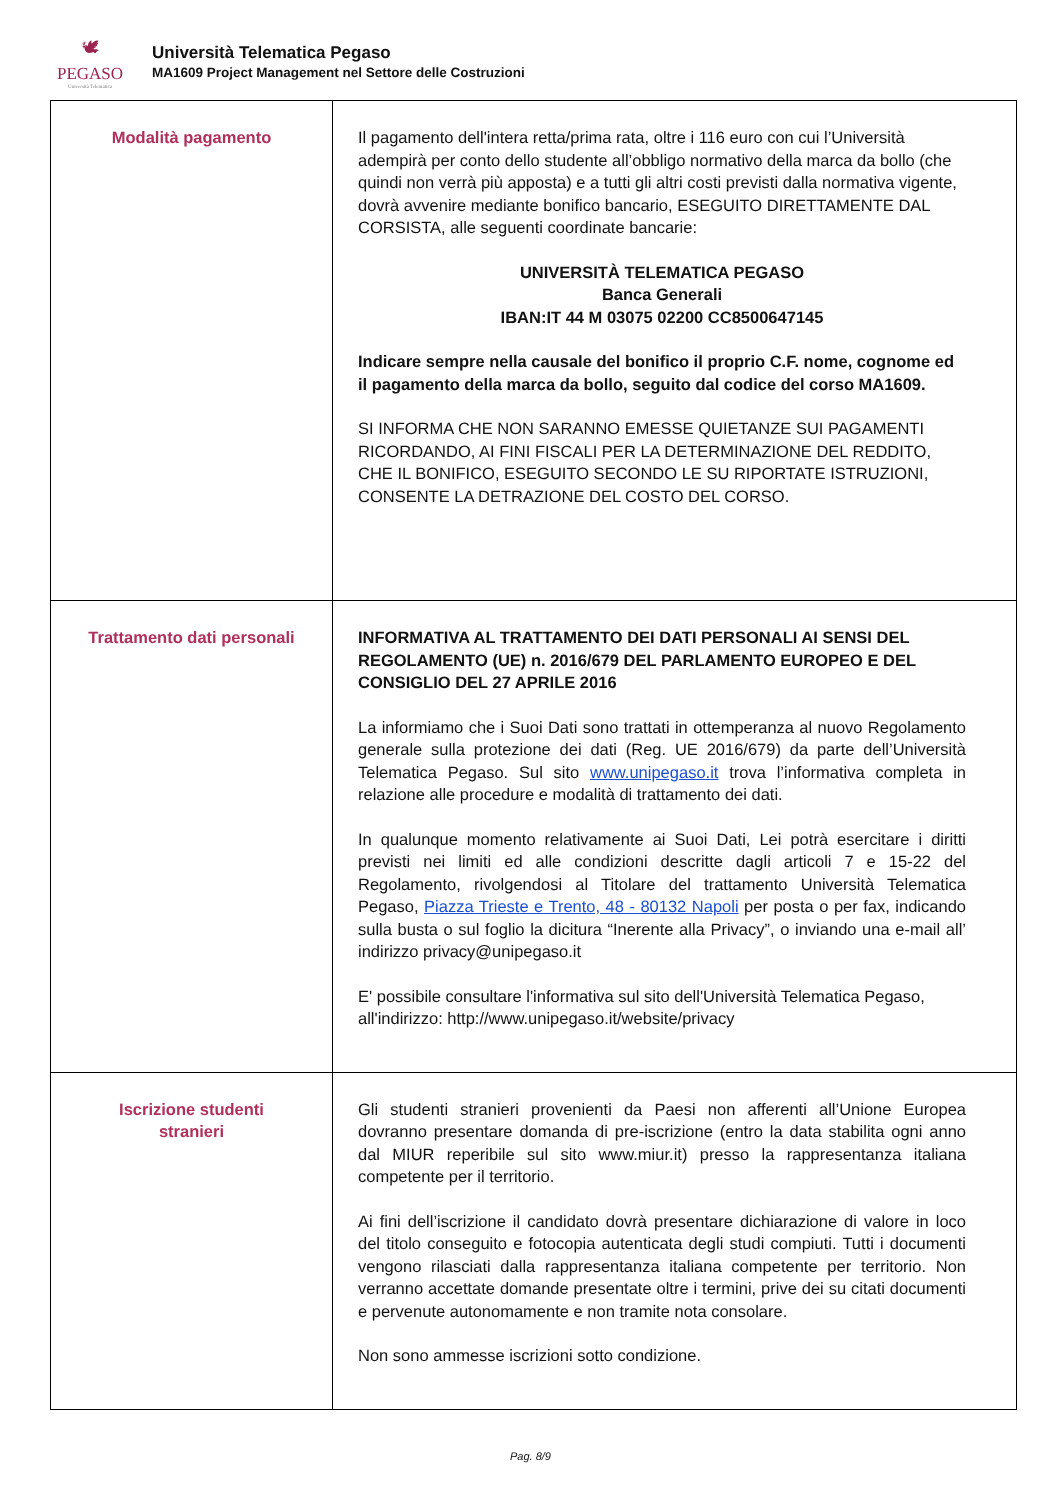🕊
PEGASO
Università Telematica
Università Telematica Pegaso
MA1609 Project Management nel Settore delle Costruzioni
| Modalità pagamento | Il pagamento dell'intera retta/prima rata, oltre i 116 euro con cui l’Università adempirà per conto dello studente all’obbligo normativo della marca da bollo (che quindi non verrà più apposta) e a tutti gli altri costi previsti dalla normativa vigente, dovrà avvenire mediante bonifico bancario, ESEGUITO DIRETTAMENTE DAL CORSISTA, alle seguenti coordinate bancarie: UNIVERSITÀ TELEMATICA PEGASO Banca Generali IBAN:IT 44 M 03075 02200 CC8500647145 Indicare sempre nella causale del bonifico il proprio C.F. nome, cognome ed il pagamento della marca da bollo, seguito dal codice del corso MA1609. SI INFORMA CHE NON SARANNO EMESSE QUIETANZE SUI PAGAMENTI RICORDANDO, AI FINI FISCALI PER LA DETERMINAZIONE DEL REDDITO, CHE IL BONIFICO, ESEGUITO SECONDO LE SU RIPORTATE ISTRUZIONI, CONSENTE LA DETRAZIONE DEL COSTO DEL CORSO. |
| Trattamento dati personali | INFORMATIVA AL TRATTAMENTO DEI DATI PERSONALI AI SENSI DEL REGOLAMENTO (UE) n. 2016/679 DEL PARLAMENTO EUROPEO E DEL CONSIGLIO DEL 27 APRILE 2016 La informiamo che i Suoi Dati sono trattati in ottemperanza al nuovo Regolamento generale sulla protezione dei dati (Reg. UE 2016/679) da parte dell’Università Telematica Pegaso. Sul sito www.unipegaso.it trova l’informativa completa in relazione alle procedure e modalità di trattamento dei dati. In qualunque momento relativamente ai Suoi Dati, Lei potrà esercitare i diritti previsti nei limiti ed alle condizioni descritte dagli articoli 7 e 15-22 del Regolamento, rivolgendosi al Titolare del trattamento Università Telematica Pegaso, Piazza Trieste e Trento, 48 - 80132 Napoli per posta o per fax, indicando sulla busta o sul foglio la dicitura “Inerente alla Privacy”, o inviando una e-mail all’ indirizzo privacy@unipegaso.it E' possibile consultare l'informativa sul sito dell'Università Telematica Pegaso, all'indirizzo: http://www.unipegaso.it/website/privacy |
| Iscrizione studenti stranieri | Gli studenti stranieri provenienti da Paesi non afferenti all’Unione Europea dovranno presentare domanda di pre-iscrizione (entro la data stabilita ogni anno dal MIUR reperibile sul sito www.miur.it) presso la rappresentanza italiana competente per il territorio. Ai fini dell’iscrizione il candidato dovrà presentare dichiarazione di valore in loco del titolo conseguito e fotocopia autenticata degli studi compiuti. Tutti i documenti vengono rilasciati dalla rappresentanza italiana competente per territorio. Non verranno accettate domande presentate oltre i termini, prive dei su citati documenti e pervenute autonomamente e non tramite nota consolare. Non sono ammesse iscrizioni sotto condizione. |
Pag. 8/9